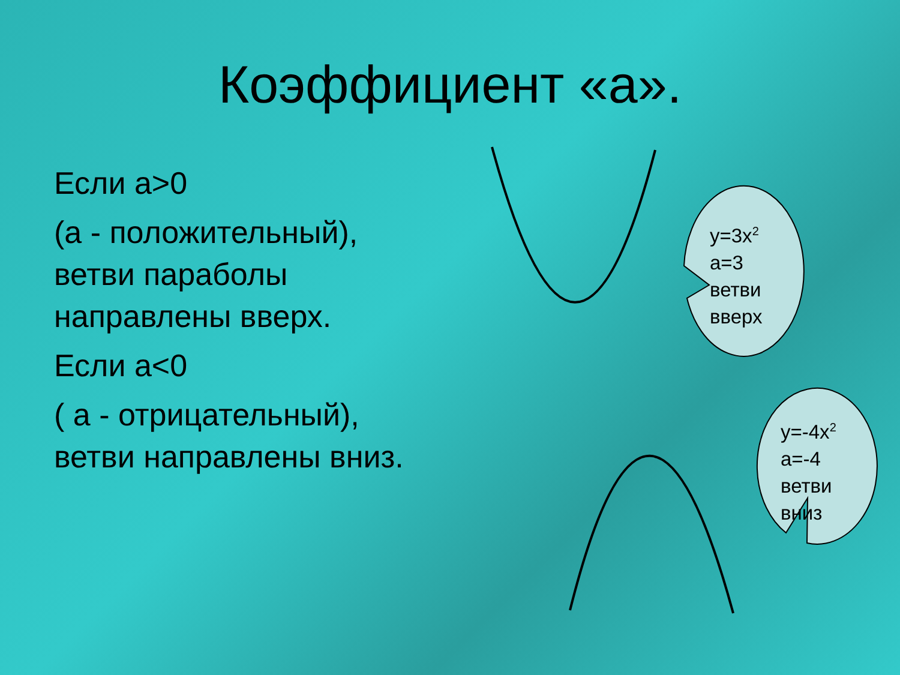Коэффициент «а».
Если а>0
(а - положительный), ветви параболы направлены вверх.
Если а<0
( а - отрицательный), ветви направлены вниз.
y=3x<sup>2</sup>
a=3
ветви
вверх
y=-4x<sup>2</sup>
a=-4
ветви
вниз